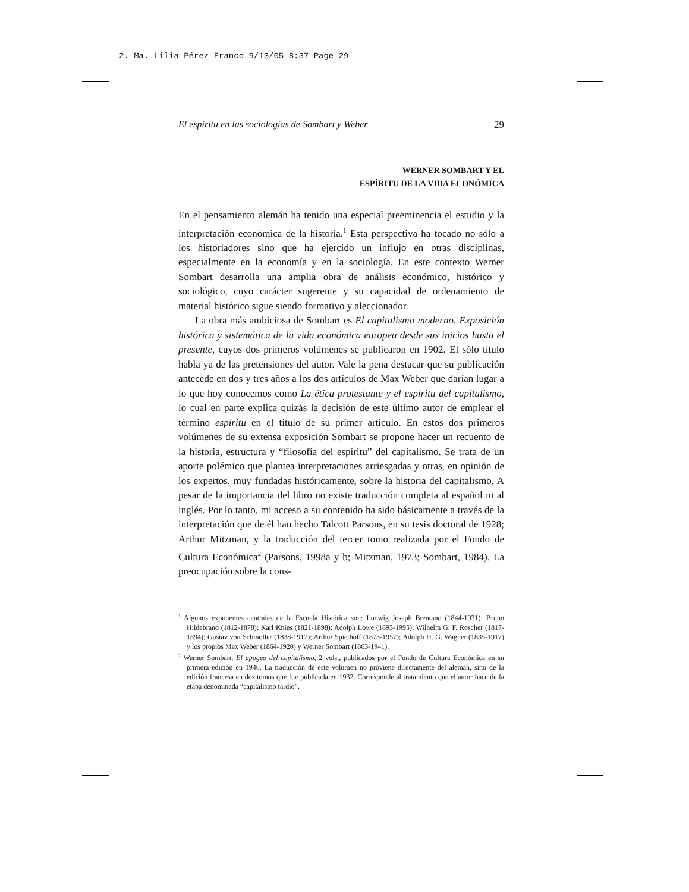2. Ma. Lilia Pérez Franco 9/13/05 8:37 Page 29
El espíritu en las sociologías de Sombart y Weber 29
WERNER SOMBART Y EL
ESPÍRITU DE LA VIDA ECONÓMICA
En el pensamiento alemán ha tenido una especial preeminencia el estudio y la interpretación económica de la historia.<sup>1</sup> Esta perspectiva ha tocado no sólo a los historiadores sino que ha ejercido un influjo en otras disciplinas, especialmente en la economía y en la sociología. En este contexto Werner Sombart desarrolla una amplia obra de análisis económico, histórico y sociológico, cuyo carácter sugerente y su capacidad de ordenamiento de material histórico sigue siendo formativo y aleccionador.
La obra más ambiciosa de Sombart es El capitalismo moderno. Exposición histórica y sistemática de la vida económica europea desde sus inicios hasta el presente, cuyos dos primeros volúmenes se publicaron en 1902. El sólo título habla ya de las pretensiones del autor. Vale la pena destacar que su publicación antecede en dos y tres años a los dos artículos de Max Weber que darían lugar a lo que hoy conocemos como La ética protestante y el espíritu del capitalismo, lo cual en parte explica quizás la decisión de este último autor de emplear el término espíritu en el título de su primer artículo. En estos dos primeros volúmenes de su extensa exposición Sombart se propone hacer un recuento de la historia, estructura y “filosofía del espíritu” del capitalismo. Se trata de un aporte polémico que plantea interpretaciones arriesgadas y otras, en opinión de los expertos, muy fundadas históricamente, sobre la historia del capitalismo. A pesar de la importancia del libro no existe traducción completa al español ni al inglés. Por lo tanto, mi acceso a su contenido ha sido básicamente a través de la interpretación que de él han hecho Talcott Parsons, en su tesis doctoral de 1928; Arthur Mitzman, y la traducción del tercer tomo realizada por el Fondo de Cultura Económica<sup>2</sup> (Parsons, 1998a y b; Mitzman, 1973; Sombart, 1984). La preocupación sobre la cons-
<sup>1</sup> Algunos exponentes centrales de la Escuela Histórica son: Ludwig Joseph Brentano (1844-1931); Bruno Hildebrand (1812-1878); Karl Knies (1821-1898); Adolph Lowe (1893-1995); Wilhelm G. F. Roscher (1817-1894); Gustav von Schmoller (1838-1917); Arthur Spiethoff (1873-1957); Adolph H. G. Wagner (1835-1917) y los propios Max Weber (1864-1920) y Werner Sombart (1863-1941).
<sup>2</sup> Werner Sombart, El apogeo del capitalismo, 2 vols., publicados por el Fondo de Cultura Económica en su primera edición en 1946. La traducción de este volumen no proviene directamente del alemán, sino de la edición francesa en dos tomos que fue publicada en 1932. Corresponde al tratamiento que el autor hace de la etapa denominada “capitalismo tardío”.